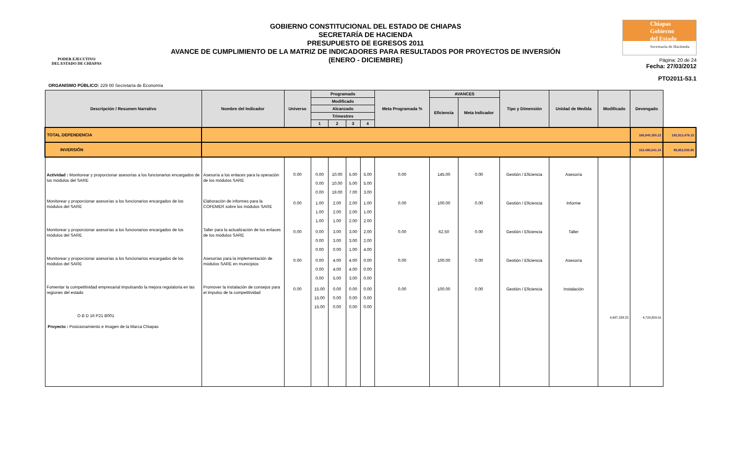PODER EJECUTIVO
DEL ESTADO DE CHIAPAS
GOBIERNO CONSTITUCIONAL DEL ESTADO DE CHIAPAS
SECRETARÍA DE HACIENDA
PRESUPUESTO DE EGRESOS 2011
AVANCE DE CUMPLIMIENTO DE LA MATRIZ DE INDICADORES PARA RESULTADOS POR PROYECTOS DE INVERSIÓN
(ENERO - DICIEMBRE)
Chiapas
Gobierno
del Estado
Secretaría de Hacienda
Página: 20 de 24
Fecha: 27/03/2012
PTO2011-53.1
ORGANISMO PÚBLICO: 229 00 Secretaría de Economía
| Descripción / Resumen Narrativo | Nombre del Indicador | Universo | Programado | | | | Meta Programada % | AVANCES | | Tipo y Dimensión | Unidad de Medida | Modificado | Devengado | |
| --- | --- | --- | --- | --- | --- | --- | --- | --- | --- | --- | --- | --- | --- | --- |
| | | | Modificado | | | | | Eficiencia | Meta Indicador | | | | | |
| | | | Alcanzado | | | | | | | | | | | |
| | | | Trimestres | | | | | | | | | | | |
| | | | 1 | 2 | 3 | 4 | | | | | | | | |
| TOTAL DEPENDENCIA | | | | | | | | | | | | | 186,940,350.22 | 182,913,478.15 |
| INVERSIÓN | | | | | | | | | | | | | 102,480,641.24 | 99,852,005.85 |
| Actividad : Monitorear y proporcionar asesorías a los funcionarios encargados de los módulos del SARE | Asesoría a los enlaces para la operación de los módulos SARE | 0.00 | 0.00 0.00 0.00 | 10.00 10.00 19.00 | 5.00 5.00 7.00 | 5.00 5.00 3.00 | 0.00 | 145.00 | 0.00 | Gestión / Eficiencia | Asesoría | | | |
| Monitorear y proporcionar asesorías a los funcionarios encargados de los módulos del SARE | Elaboración de informes para la COFEMER sobre los módulos SARE | 0.00 | 1.00 1.00 1.00 | 2.00 2.00 1.00 | 2.00 2.00 2.00 | 1.00 1.00 2.00 | 0.00 | 100.00 | 0.00 | Gestión / Eficiencia | Informe | | | |
| Monitorear y proporcionar asesorías a los funcionarios encargados de los módulos del SARE | Taller para la actualización de los enlaces de los módulos SARE | 0.00 | 0.00 0.00 0.00 | 3.00 3.00 0.00 | 3.00 3.00 1.00 | 2.00 2.00 4.00 | 0.00 | 62.50 | 0.00 | Gestión / Eficiencia | Taller | | | |
| Monitorear y proporcionar asesorías a los funcionarios encargados de los módulos del SARE | Asesorías para la implementación de módulos SARE en municipios | 0.00 | 0.00 0.00 0.00 | 4.00 4.00 5.00 | 4.00 4.00 3.00 | 0.00 0.00 0.00 | 0.00 | 100.00 | 0.00 | Gestión / Eficiencia | Asesoría | | | |
| Fomentar la competitividad empresarial impulsando la mejora regulatoria en las regiones del estado | Promover la instalación de consejos para el impulso de la competitividad | 0.00 | 15.00 15.00 15.00 | 0.00 0.00 0.00 | 0.00 0.00 0.00 | 0.00 0.00 0.00 | 0.00 | 100.00 | 0.00 | Gestión / Eficiencia | Instalación | | | |
| O B D 16 P21 B001 Proyecto : Posicionamiento e Imagen de la Marca Chiapas | | | | | | | | | | | | 4,987,238.25 | 4,729,809.91 | |